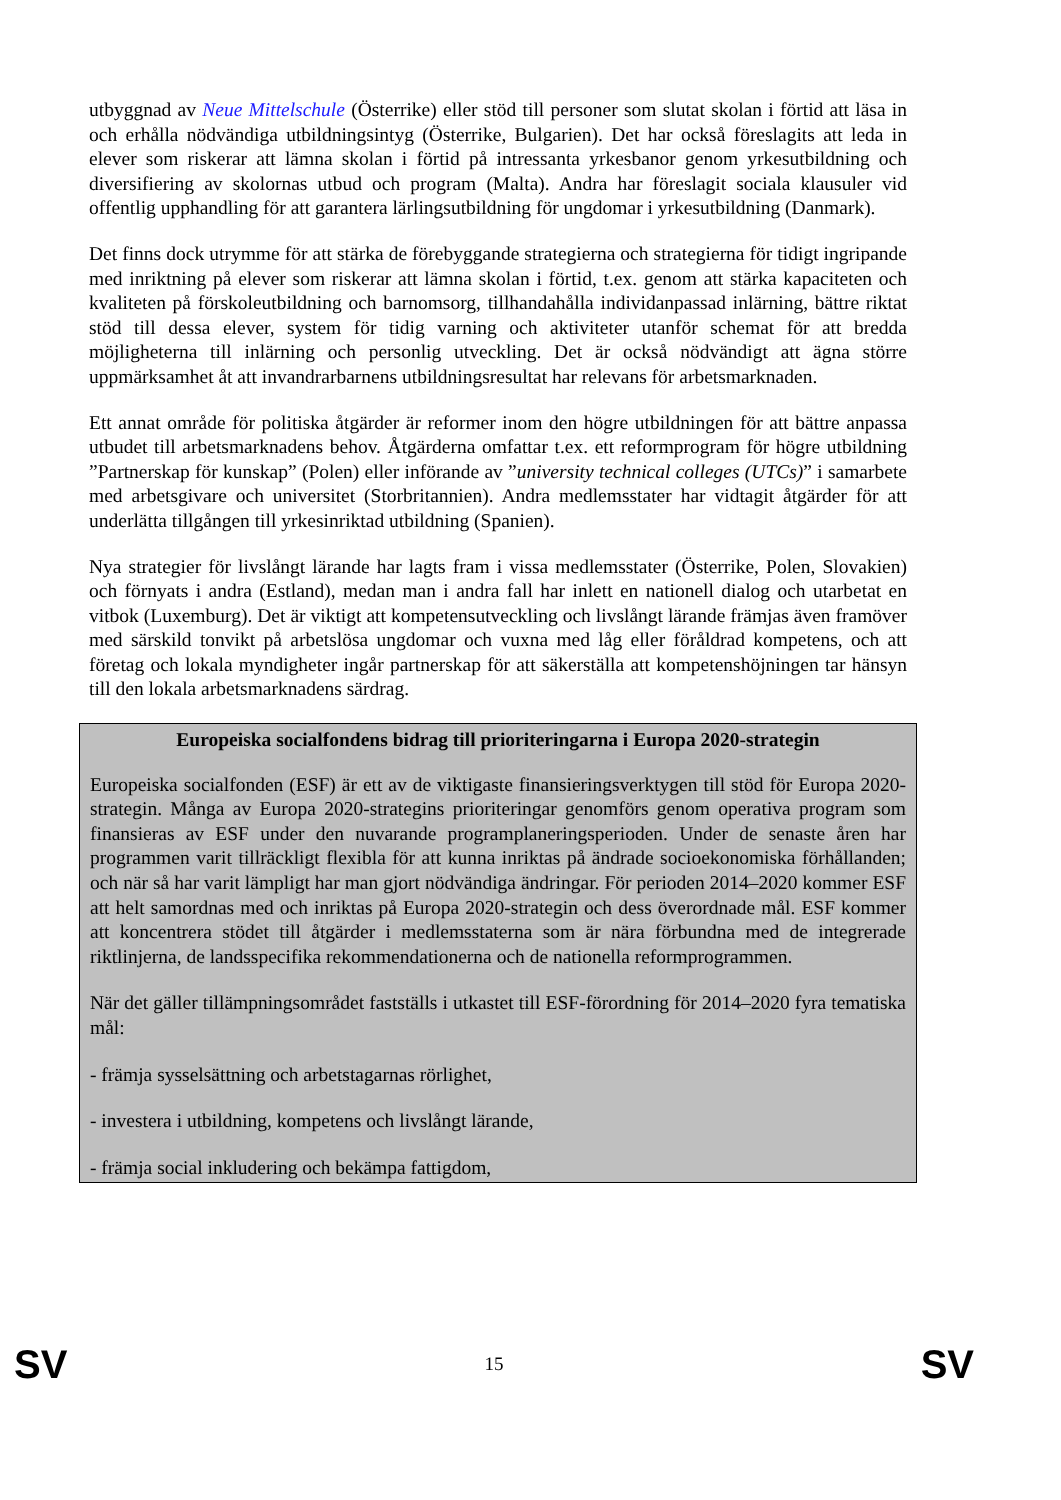utbyggnad av Neue Mittelschule (Österrike) eller stöd till personer som slutat skolan i förtid att läsa in och erhålla nödvändiga utbildningsintyg (Österrike, Bulgarien). Det har också föreslagits att leda in elever som riskerar att lämna skolan i förtid på intressanta yrkesbanor genom yrkesutbildning och diversifiering av skolornas utbud och program (Malta). Andra har föreslagit sociala klausuler vid offentlig upphandling för att garantera lärlingsutbildning för ungdomar i yrkesutbildning (Danmark).
Det finns dock utrymme för att stärka de förebyggande strategierna och strategierna för tidigt ingripande med inriktning på elever som riskerar att lämna skolan i förtid, t.ex. genom att stärka kapaciteten och kvaliteten på förskoleutbildning och barnomsorg, tillhandahålla individanpassad inlärning, bättre riktat stöd till dessa elever, system för tidig varning och aktiviteter utanför schemat för att bredda möjligheterna till inlärning och personlig utveckling. Det är också nödvändigt att ägna större uppmärksamhet åt att invandrarbarnens utbildningsresultat har relevans för arbetsmarknaden.
Ett annat område för politiska åtgärder är reformer inom den högre utbildningen för att bättre anpassa utbudet till arbetsmarknadens behov. Åtgärderna omfattar t.ex. ett reformprogram för högre utbildning ”Partnerskap för kunskap” (Polen) eller införande av ”university technical colleges (UTCs)” i samarbete med arbetsgivare och universitet (Storbritannien). Andra medlemsstater har vidtagit åtgärder för att underlätta tillgången till yrkesinriktad utbildning (Spanien).
Nya strategier för livslångt lärande har lagts fram i vissa medlemsstater (Österrike, Polen, Slovakien) och förnyats i andra (Estland), medan man i andra fall har inlett en nationell dialog och utarbetat en vitbok (Luxemburg). Det är viktigt att kompetensutveckling och livslångt lärande främjas även framöver med särskild tonvikt på arbetslösa ungdomar och vuxna med låg eller föråldrad kompetens, och att företag och lokala myndigheter ingår partnerskap för att säkerställa att kompetenshöjningen tar hänsyn till den lokala arbetsmarknadens särdrag.
Europeiska socialfondens bidrag till prioriteringarna i Europa 2020-strategin
Europeiska socialfonden (ESF) är ett av de viktigaste finansieringsverktygen till stöd för Europa 2020-strategin. Många av Europa 2020-strategins prioriteringar genomförs genom operativa program som finansieras av ESF under den nuvarande programplaneringsperioden. Under de senaste åren har programmen varit tillräckligt flexibla för att kunna inriktas på ändrade socioekonomiska förhållanden; och när så har varit lämpligt har man gjort nödvändiga ändringar. För perioden 2014–2020 kommer ESF att helt samordnas med och inriktas på Europa 2020-strategin och dess överordnade mål. ESF kommer att koncentrera stödet till åtgärder i medlemsstaterna som är nära förbundna med de integrerade riktlinjerna, de landsspecifika rekommendationerna och de nationella reformprogrammen.
När det gäller tillämpningsområdet fastställs i utkastet till ESF-förordning för 2014–2020 fyra tematiska mål:
- främja sysselsättning och arbetstagarnas rörlighet,
- investera i utbildning, kompetens och livslångt lärande,
- främja social inkludering och bekämpa fattigdom,
SV 15 SV